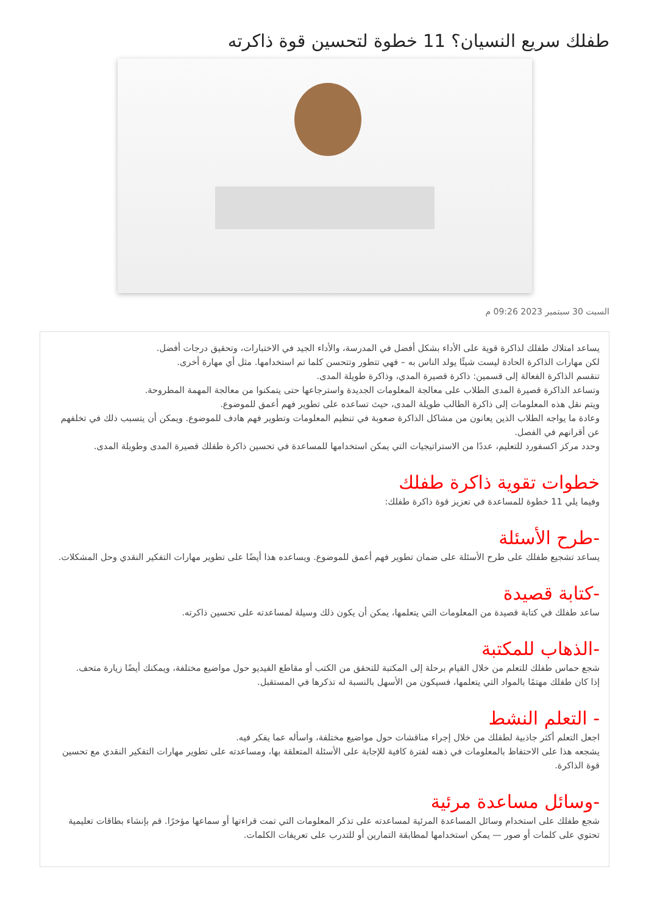طفلك سريع النسيان؟ 11 خطوة لتحسين قوة ذاكرته
السبت 30 سبتمبر 2023 09:26 م
يساعد امتلاك طفلك لذاكرة قوية على الأداء بشكل أفضل في المدرسة، والأداء الجيد في الاختبارات، وتحقيق درجات أفضل.
لكن مهارات الذاكرة الحادة ليست شيئًا يولد الناس به – فهي تتطور وتتحسن كلما تم استخدامها. مثل أي مهارة أخرى.
تنقسم الذاكرة الفعالة إلى قسمين: ذاكرة قصيرة المدي، وذاكرة طويلة المدى.
وتساعد الذاكرة قصيرة المدى الطلاب على معالجة المعلومات الجديدة واسترجاعها حتى يتمكنوا من معالجة المهمة المطروحة.
ويتم نقل هذه المعلومات إلى ذاكرة الطالب طويلة المدى، حيث تساعده على تطوير فهم أعمق للموضوع.
وعادة ما يواجه الطلاب الذين يعانون من مشاكل الذاكرة صعوبة في تنظيم المعلومات وتطوير فهم هادف للموضوع. ويمكن أن يتسبب ذلك في تخلفهم عن أقرانهم في الفصل.
وحدد مركز اكسفورد للتعليم، عددًا من الاستراتيجيات التي يمكن استخدامها للمساعدة في تحسين ذاكرة طفلك قصيرة المدى وطويلة المدى.
خطوات تقوية ذاكرة طفلك
وفيما يلي 11 خطوة للمساعدة في تعزيز قوة ذاكرة طفلك:
-طرح الأسئلة
يساعد تشجيع طفلك على طرح الأسئلة على ضمان تطوير فهم أعمق للموضوع. ويساعده هذا أيضًا على تطوير مهارات التفكير النقدي وحل المشكلات.
-كتابة قصيدة
ساعد طفلك في كتابة قصيدة من المعلومات التي يتعلمها، يمكن أن يكون ذلك وسيلة لمساعدته على تحسين ذاكرته.
-الذهاب للمكتبة
شجع حماس طفلك للتعلم من خلال القيام برحلة إلى المكتبة للتحقق من الكتب أو مقاطع الفيديو حول مواضيع مختلفة، ويمكنك أيضًا زيارة متحف.
إذا كان طفلك مهتمًا بالمواد التي يتعلمها، فسيكون من الأسهل بالنسبة له تذكرها في المستقبل.
- التعلم النشط
اجعل التعلم أكثر جاذبية لطفلك من خلال إجراء مناقشات حول مواضيع مختلفة، واسأله عما يفكر فيه.
يشجعه هذا على الاحتفاظ بالمعلومات في ذهنه لفترة كافية للإجابة على الأسئلة المتعلقة بها، ومساعدته على تطوير مهارات التفكير النقدي مع تحسين قوة الذاكرة.
-وسائل مساعدة مرئية
شجع طفلك على استخدام وسائل المساعدة المرئية لمساعدته على تذكر المعلومات التي تمت قراءتها أو سماعها مؤخرًا. قم بإنشاء بطاقات تعليمية تحتوي على كلمات أو صور — يمكن استخدامها لمطابقة التمارين أو للتدرب على تعريفات الكلمات.